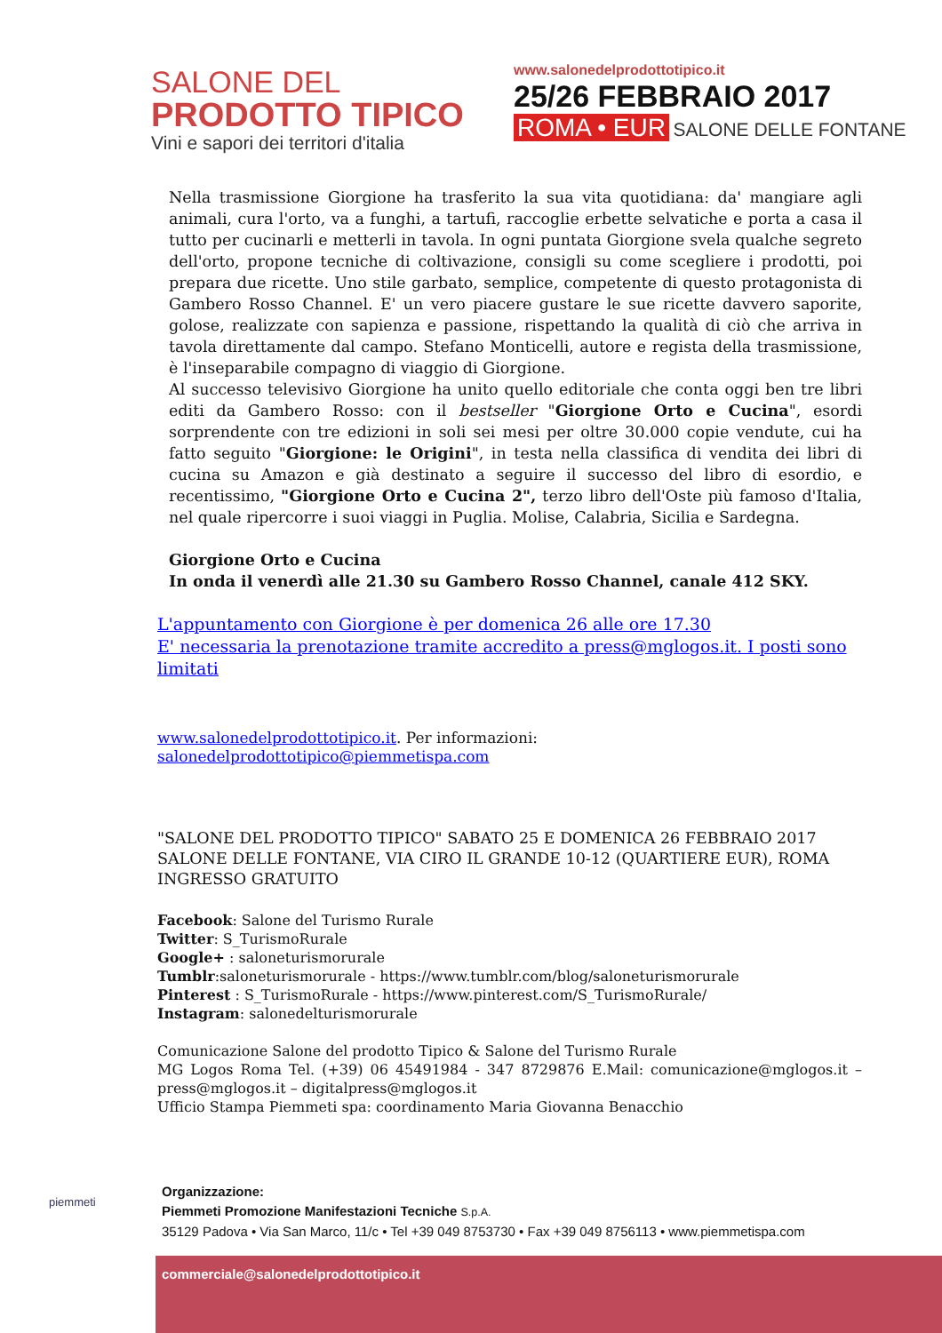SALONE DEL
PRODOTTO TIPICO
Vini e sapori dei territori d'italia
www.salonedelprodottotipico.it
25/26 FEBBRAIO 2017
ROMA • EUR SALONE DELLE FONTANE
Nella trasmissione Giorgione ha trasferito la sua vita quotidiana: da' mangiare agli animali, cura l'orto, va a funghi, a tartufi, raccoglie erbette selvatiche e porta a casa il tutto per cucinarli e metterli in tavola. In ogni puntata Giorgione svela qualche segreto dell'orto, propone tecniche di coltivazione, consigli su come scegliere i prodotti, poi prepara due ricette. Uno stile garbato, semplice, competente di questo protagonista di Gambero Rosso Channel. E' un vero piacere gustare le sue ricette davvero saporite, golose, realizzate con sapienza e passione, rispettando la qualità di ciò che arriva in tavola direttamente dal campo. Stefano Monticelli, autore e regista della trasmissione, è l'inseparabile compagno di viaggio di Giorgione.
Al successo televisivo Giorgione ha unito quello editoriale che conta oggi ben tre libri editi da Gambero Rosso: con il bestseller "Giorgione Orto e Cucina", esordi sorprendente con tre edizioni in soli sei mesi per oltre 30.000 copie vendute, cui ha fatto seguito "Giorgione: le Origini", in testa nella classifica di vendita dei libri di cucina su Amazon e già destinato a seguire il successo del libro di esordio, e recentissimo, "Giorgione Orto e Cucina 2", terzo libro dell'Oste più famoso d'Italia, nel quale ripercorre i suoi viaggi in Puglia. Molise, Calabria, Sicilia e Sardegna.
Giorgione Orto e Cucina
In onda il venerdì alle 21.30 su Gambero Rosso Channel, canale 412 SKY.
L'appuntamento con Giorgione è per domenica 26 alle ore 17.30
E' necessaria la prenotazione tramite accredito a press@mglogos.it. I posti sono limitati
www.salonedelprodottotipico.it. Per informazioni: salonedelprodottotipico@piemmetispa.com
"SALONE DEL PRODOTTO TIPICO" SABATO 25 E DOMENICA 26 FEBBRAIO 2017
SALONE DELLE FONTANE, VIA CIRO IL GRANDE 10-12 (QUARTIERE EUR), ROMA
INGRESSO GRATUITO
Facebook: Salone del Turismo Rurale
Twitter: S_TurismoRurale
Google+ : saloneturismorurale
Tumblr:saloneturismorurale - https://www.tumblr.com/blog/saloneturismorurale
Pinterest : S_TurismoRurale - https://www.pinterest.com/S_TurismoRurale/
Instagram: salonedelturismorurale
Comunicazione Salone del prodotto Tipico & Salone del Turismo Rurale
MG Logos Roma Tel. (+39) 06 45491984 - 347 8729876 E.Mail: comunicazione@mglogos.it – press@mglogos.it – digitalpress@mglogos.it
Ufficio Stampa Piemmeti spa: coordinamento Maria Giovanna Benacchio
piemmeti
Organizzazione:
Piemmeti Promozione Manifestazioni Tecniche S.p.A.
35129 Padova • Via San Marco, 11/c • Tel +39 049 8753730 • Fax +39 049 8756113 • www.piemmetispa.com
commerciale@salonedelprodottotipico.it